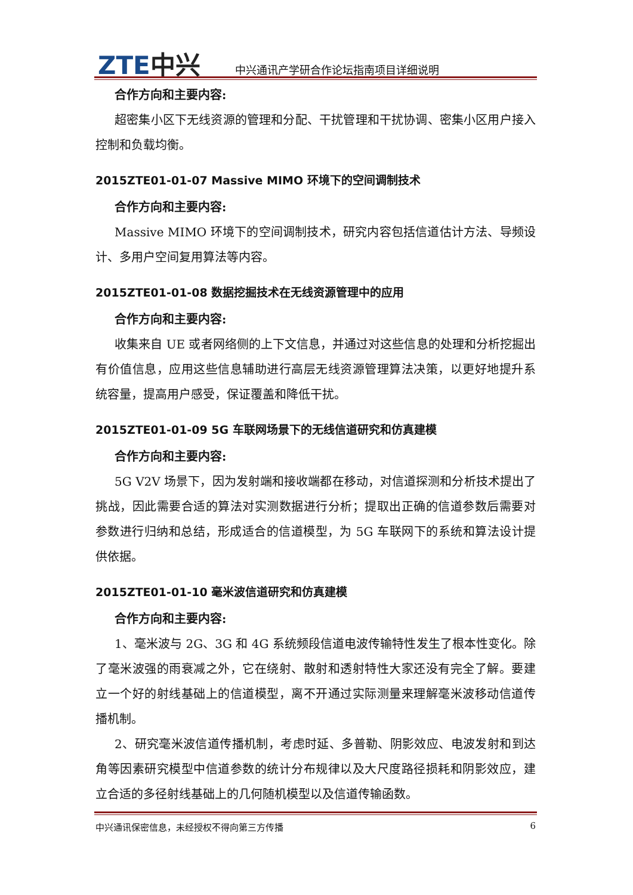ZTE中兴
中兴通讯产学研合作论坛指南项目详细说明
合作方向和主要内容:
超密集小区下无线资源的管理和分配、干扰管理和干扰协调、密集小区用户接入控制和负载均衡。
2015ZTE01-01-07 Massive MIMO 环境下的空间调制技术
合作方向和主要内容:
Massive MIMO 环境下的空间调制技术，研究内容包括信道估计方法、导频设计、多用户空间复用算法等内容。
2015ZTE01-01-08 数据挖掘技术在无线资源管理中的应用
合作方向和主要内容:
收集来自 UE 或者网络侧的上下文信息，并通过对这些信息的处理和分析挖掘出有价值信息，应用这些信息辅助进行高层无线资源管理算法决策，以更好地提升系统容量，提高用户感受，保证覆盖和降低干扰。
2015ZTE01-01-09 5G 车联网场景下的无线信道研究和仿真建模
合作方向和主要内容:
5G V2V 场景下，因为发射端和接收端都在移动，对信道探测和分析技术提出了挑战，因此需要合适的算法对实测数据进行分析；提取出正确的信道参数后需要对参数进行归纳和总结，形成适合的信道模型，为 5G 车联网下的系统和算法设计提供依据。
2015ZTE01-01-10 毫米波信道研究和仿真建模
合作方向和主要内容:
1、毫米波与 2G、3G 和 4G 系统频段信道电波传输特性发生了根本性变化。除了毫米波强的雨衰减之外，它在绕射、散射和透射特性大家还没有完全了解。要建立一个好的射线基础上的信道模型，离不开通过实际测量来理解毫米波移动信道传播机制。
2、研究毫米波信道传播机制，考虑时延、多普勒、阴影效应、电波发射和到达角等因素研究模型中信道参数的统计分布规律以及大尺度路径损耗和阴影效应，建立合适的多径射线基础上的几何随机模型以及信道传输函数。
中兴通讯保密信息，未经授权不得向第三方传播 6